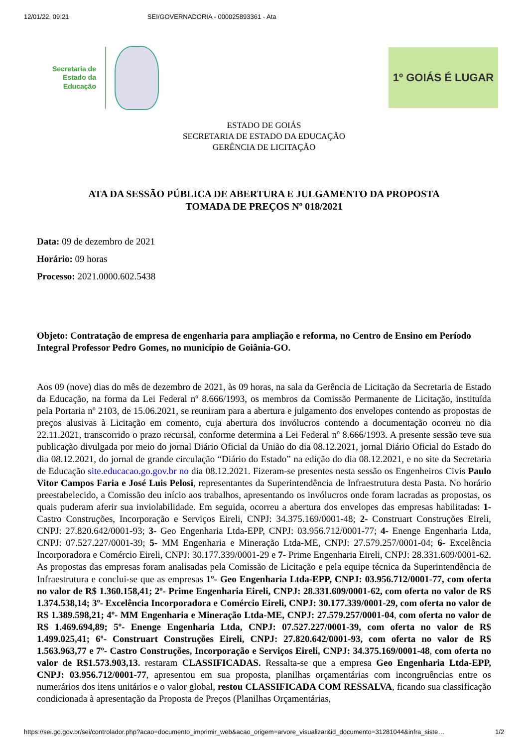12/01/22, 09:21 SEI/GOVERNADORIA - 000025893361 - Ata
Secretaria de
Estado da
Educação
1º GOIÁS É LUGAR
ESTADO DE GOIÁS
SECRETARIA DE ESTADO DA EDUCAÇÃO
GERÊNCIA DE LICITAÇÃO
ATA DA SESSÃO PÚBLICA DE ABERTURA E JULGAMENTO DA PROPOSTA
TOMADA DE PREÇOS Nº 018/2021
Data: 09 de dezembro de 2021
Horário: 09 horas
Processo: 2021.0000.602.5438
Objeto: Contratação de empresa de engenharia para ampliação e reforma, no Centro de Ensino em Período Integral Professor Pedro Gomes, no município de Goiânia-GO.
Aos 09 (nove) dias do mês de dezembro de 2021, às 09 horas, na sala da Gerência de Licitação da Secretaria de Estado da Educação, na forma da Lei Federal nº 8.666/1993, os membros da Comissão Permanente de Licitação, instituída pela Portaria nº 2103, de 15.06.2021, se reuniram para a abertura e julgamento dos envelopes contendo as propostas de preços alusivas à Licitação em comento, cuja abertura dos invólucros contendo a documentação ocorreu no dia 22.11.2021, transcorrido o prazo recursal, conforme determina a Lei Federal nº 8.666/1993. A presente sessão teve sua publicação divulgada por meio do jornal Diário Oficial da União do dia 08.12.2021, jornal Diário Oficial do Estado do dia 08.12.2021, do jornal de grande circulação “Diário do Estado” na edição do dia 08.12.2021, e no site da Secretaria de Educação site.educacao.go.gov.br no dia 08.12.2021. Fizeram-se presentes nesta sessão os Engenheiros Civis Paulo Vitor Campos Faria e José Luis Pelosi, representantes da Superintendência de Infraestrutura desta Pasta. No horário preestabelecido, a Comissão deu início aos trabalhos, apresentando os invólucros onde foram lacradas as propostas, os quais puderam aferir sua inviolabilidade. Em seguida, ocorreu a abertura dos envelopes das empresas habilitadas: 1- Castro Construções, Incorporação e Serviços Eireli, CNPJ: 34.375.169/0001-48; 2- Construart Construções Eireli, CNPJ: 27.820.642/0001-93; 3- Geo Engenharia Ltda-EPP, CNPJ: 03.956.712/0001-77; 4- Enenge Engenharia Ltda, CNPJ: 07.527.227/0001-39; 5- MM Engenharia e Mineração Ltda-ME, CNPJ: 27.579.257/0001-04; 6- Excelência Incorporadora e Comércio Eireli, CNPJ: 30.177.339/0001-29 e 7- Prime Engenharia Eireli, CNPJ: 28.331.609/0001-62. As propostas das empresas foram analisadas pela Comissão de Licitação e pela equipe técnica da Superintendência de Infraestrutura e conclui-se que as empresas 1º- Geo Engenharia Ltda-EPP, CNPJ: 03.956.712/0001-77, com oferta no valor de R$ 1.360.158,41; 2º- Prime Engenharia Eireli, CNPJ: 28.331.609/0001-62, com oferta no valor de R$ 1.374.538,14; 3º- Excelência Incorporadora e Comércio Eireli, CNPJ: 30.177.339/0001-29, com oferta no valor de R$ 1.389.598,21; 4º- MM Engenharia e Mineração Ltda-ME, CNPJ: 27.579.257/0001-04, com oferta no valor de R$ 1.469.694,89; 5º- Enenge Engenharia Ltda, CNPJ: 07.527.227/0001-39, com oferta no valor de R$ 1.499.025,41; 6º- Construart Construções Eireli, CNPJ: 27.820.642/0001-93, com oferta no valor de R$ 1.563.963,77 e 7º- Castro Construções, Incorporação e Serviços Eireli, CNPJ: 34.375.169/0001-48, com oferta no valor de R$1.573.903,13. restaram CLASSIFICADAS. Ressalta-se que a empresa Geo Engenharia Ltda-EPP, CNPJ: 03.956.712/0001-77, apresentou em sua proposta, planilhas orçamentárias com incongruências entre os numerários dos itens unitários e o valor global, restou CLASSIFICADA COM RESSALVA, ficando sua classificação condicionada à apresentação da Proposta de Preços (Planilhas Orçamentárias,
https://sei.go.gov.br/sei/controlador.php?acao=documento_imprimir_web&acao_origem=arvore_visualizar&id_documento=31281044&infra_siste… 1/2